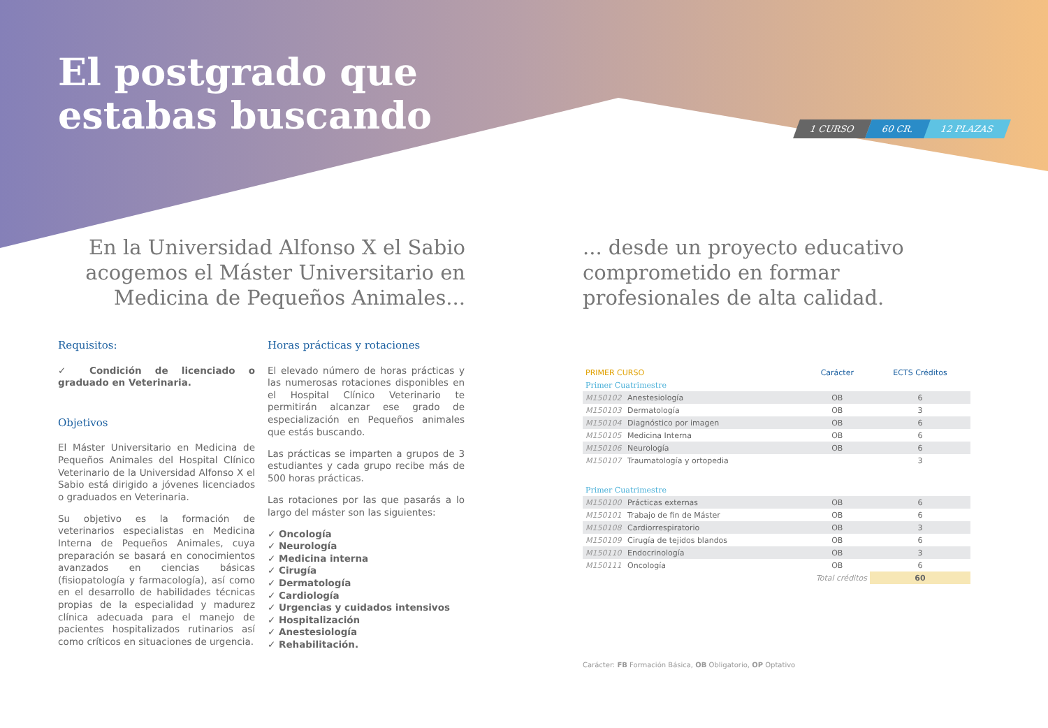El postgrado que
estabas buscando
1 CURSO 60 CR. 12 PLAZAS
En la Universidad Alfonso X el Sabio acogemos el Máster Universitario en Medicina de Pequeños Animales...
Requisitos:
✓ Condición de licenciado o graduado en Veterinaria.
Objetivos
El Máster Universitario en Medicina de Pequeños Animales del Hospital Clínico Veterinario de la Universidad Alfonso X el Sabio está dirigido a jóvenes licenciados o graduados en Veterinaria.
Su objetivo es la formación de veterinarios especialistas en Medicina Interna de Pequeños Animales, cuya preparación se basará en conocimientos avanzados en ciencias básicas (fisiopatología y farmacología), así como en el desarrollo de habilidades técnicas propias de la especialidad y madurez clínica adecuada para el manejo de pacientes hospitalizados rutinarios así como críticos en situaciones de urgencia.
Horas prácticas y rotaciones
El elevado número de horas prácticas y las numerosas rotaciones disponibles en el Hospital Clínico Veterinario te permitirán alcanzar ese grado de especialización en Pequeños animales que estás buscando.
Las prácticas se imparten a grupos de 3 estudiantes y cada grupo recibe más de 500 horas prácticas.
Las rotaciones por las que pasarás a lo largo del máster son las siguientes:
✓ Oncología
✓ Neurología
✓ Medicina interna
✓ Cirugía
✓ Dermatología
✓ Cardiología
✓ Urgencias y cuidados intensivos
✓ Hospitalización
✓ Anestesiología
✓ Rehabilitación.
... desde un proyecto educativo comprometido en formar profesionales de alta calidad.
| PRIMER CURSO | | Carácter | ECTS Créditos |
| --- | --- | --- | --- |
| Primer Cuatrimestre | | | |
| M150102 | Anestesiología | OB | 6 |
| M150103 | Dermatología | OB | 3 |
| M150104 | Diagnóstico por imagen | OB | 6 |
| M150105 | Medicina Interna | OB | 6 |
| M150106 | Neurología | OB | 6 |
| M150107 | Traumatología y ortopedia | | 3 |
| Primer Cuatrimestre | | | |
| M150100 | Prácticas externas | OB | 6 |
| M150101 | Trabajo de fin de Máster | OB | 6 |
| M150108 | Cardiorrespiratorio | OB | 3 |
| M150109 | Cirugía de tejidos blandos | OB | 6 |
| M150110 | Endocrinología | OB | 3 |
| M150111 | Oncología | OB | 6 |
| | Total créditos | | 60 |
Carácter: FB Formación Básica, OB Obligatorio, OP Optativo